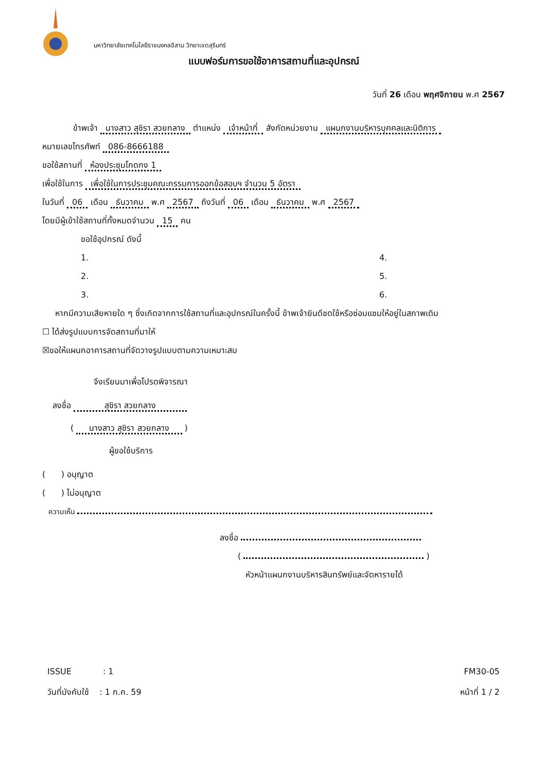มหาวิทยาลัยเทคโนโลยีราชมงคลอีสาน วิทยาเขตสุรินทร์
แบบฟอร์มการขอใช้อาคารสถานที่และอุปกรณ์
วันที่ 26 เดือน พฤศจิกายน พ.ศ 2567
ข้าพเจ้า นางสาว สุชิรา สวยกลาง ตำแหน่ง เจ้าหน้าที่ สังกัดหน่วยงาน แผนกงานบริหารบุคคลและนิติการ
หมายเลขโทรศัพท์ 086-8666188
ขอใช้สถานที่ ห้องประชุมโกดกง 1
เพื่อใช้ในการ เพื่อใช้ในการประชุมคณะกรรมการออกข้อสอบฯ จำนวน 5 อัตรา
ในวันที่ 06 เดือน ธันวาคม พ.ศ 2567 ถึงวันที่ 06 เดือน ธันวาคม พ.ศ 2567
โดยมีผู้เข้าใช้สถานที่ทั้งหมดจำนวน 15 คน
ขอใช้อุปกรณ์ ดังนี้
1.
4.
2.
5.
3.
6.
หากมีความเสียหายใด ๆ ซึ่งเกิดจากการใช้สถานที่และอุปกรณ์ในครั้งนี้ ข้าพเจ้ายินดีชดใช้หรือซ่อมแซมให้อยู่ในสภาพเดิม
☐ ได้ส่งรูปแบบการจัดสถานที่มาให้
☒ขอให้แผนกอาคารสถานที่จัดวางรูปแบบตามความเหมาะสม
จึงเรียนมาเพื่อโปรดพิจารณา
ลงชื่อ สุชิรา สวยกลาง
( นางสาว สุชิรา สวยกลาง )
ผู้ขอใช้บริการ
( ) อนุญาต
( ) ไม่อนุญาต
ความเห็น
ลงชื่อ
( )
หัวหน้าแผนกงานบริหารสินทรัพย์และจัดหารายได้
ISSUE : 1
วันที่บังคับใช้ : 1 ก.ค. 59
FM30-05
หน้าที่ 1 / 2